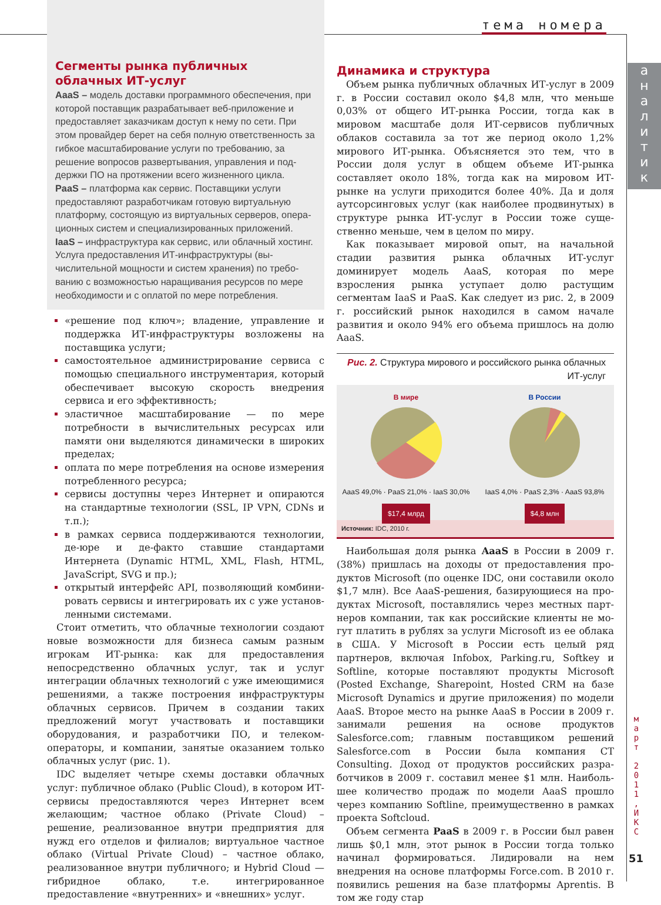тема номера
а
н
а
л
и
т
и
к
м
а
р
т
2
0
1
1
,
И
К
С
51
Сегменты рынка публичных облачных ИТ-услуг
AaaS – модель доставки программного обеспечения, при которой поставщик разрабатывает веб-приложение и предоставляет заказчикам доступ к нему по сети. При этом провайдер берет на себя полную ответственность за гибкое масштабирование услуги по требованию, за решение вопросов развертывания, управления и под­держки ПО на протяжении всего жизненного цикла.
PaaS – платформа как сервис. Поставщики услуги предоставляют разработчикам готовую виртуальную платформу, состоящую из виртуальных серверов, опера­ционных систем и специализированных приложений.
IaaS – инфраструктура как сервис, или облачный хостинг. Услуга предоставления ИТ-инфраструктуры (вы­числительной мощности и систем хранения) по требо­ванию с возможностью наращивания ресурсов по мере необходимости и с оплатой по мере потребления.
«решение под ключ»; владение, управление и под­держка ИТ-инфраструктуры возложены на постав­щика услуги;
самостоятельное администрирование сервиса с по­мощью специального инструментария, который обеспечивает высокую скорость внедрения сервиса и его эффективность;
эластичное масштабирование — по мере потребно­сти в вычислительных ресурсах или памяти они вы­деляются динамически в широких пределах;
оплата по мере потребления на основе измерения потребленного ресурса;
сервисы доступны через Интернет и опираются на стандартные технологии (SSL, IP VPN, CDNs и т.п.);
в рамках сервиса поддерживаются технологии, де-юре и де-факто ставшие стандартами Интернета (Dynamic HTML, XML, Flash, HTML, JavaScript, SVG и пр.);
открытый интерфейс API, позволяющий комбини­ровать сервисы и интегрировать их с уже установ­ленными системами.
Стоит отметить, что облачные технологии созда­ют новые возможности для бизнеса самым разным игрокам ИТ-рынка: как для предоставления непосред­ственно облачных услуг, так и услуг интеграции облач­ных технологий с уже имеющимися решениями, а так­же построения инфраструктуры облачных сервисов. Причем в создании таких предложений могут участво­вать и поставщики оборудования, и разработчики ПО, и телеком-операторы, и компании, занятые оказанием только облачных услуг (рис. 1).
IDC выделяет четыре схемы доставки облачных услуг: публичное облако (Public Cloud), в котором ИТ-сервисы предоставляются через Интернет всем желающим; частное облако (Private Cloud) – решение, реализован­ное внутри предприятия для нужд его отделов и филиа­лов; виртуальное частное облако (Virtual Private Cloud) – частное облако, реализованное внутри публичного; и Hybrid Cloud — гибридное облако, т.е. интегрированное предоставление «внутренних» и «внешних» услуг.
Динамика и структура
Объем рынка публичных облачных ИТ-услуг в 2009 г. в России составил около $4,8 млн, что меньше 0,03% от общего ИТ-рынка России, тогда как в мировом мас­штабе доля ИТ-сервисов публичных облаков составила за тот же период около 1,2% мирового ИТ-рынка. Объ­ясняется это тем, что в России доля услуг в общем объ­еме ИТ-рынка составляет около 18%, тогда как на ми­ровом ИТ-рынке на услуги приходится более 40%. Да и доля аутсорсинговых услуг (как наиболее продвину­тых) в структуре рынка ИТ-услуг в России тоже суще­ственно меньше, чем в целом по миру.
Как показывает мировой опыт, на начальной стадии развития рынка облачных ИТ-услуг доминирует мо­дель AaaS, которая по мере взросления рынка уступа­ет долю растущим сегментам IaaS и PaaS. Как следует из рис. 2, в 2009 г. российский рынок находился в самом начале развития и около 94% его объема пришлось на долю AaaS.
Рис. 2. Структура мирового и российского рынка облачных ИТ-услуг
В мире
AaaS 49,0% · PaaS 21,0% · IaaS 30,0%
$17,4 млрд
В России
IaaS 4,0% · PaaS 2,3% · AaaS 93,8%
$4,8 млн
Источник: IDC, 2010 г.
Наибольшая доля рынка AaaS в России в 2009 г. (38%) пришлась на доходы от предоставления про­дуктов Microsoft (по оценке IDC, они составили около $1,7 млн). Все AaaS-решения, базирующиеся на про­дуктах Microsoft, поставлялись через местных парт­неров компании, так как российские клиенты не мо­гут платить в рублях за услуги Microsoft из ее облака в США. У Microsoft в России есть целый ряд партнеров, включая Infobox, Parking.ru, Softkey и Softline, кото­рые поставляют продукты Microsoft (Posted Exchange, Sharepoint, Hosted CRM на базе Microsoft Dynamics и другие приложения) по модели AaaS. Второе место на рынке AaaS в России в 2009 г. занимали решения на основе продуктов Salesforce.com; главным поставщи­ком решений Salesforce.com в России была компания CT Consulting. Доход от продуктов российских разра­ботчиков в 2009 г. составил менее $1 млн. Наиболь­шее количество продаж по модели AaaS прошло через компанию Softline, преимущественно в рамках проек­та Softcloud.
Объем сегмента PaaS в 2009 г. в России был равен лишь $0,1 млн, этот рынок в России тогда только начи­нал формироваться. Лидировали на нем внедрения на основе платформы Force.com. В 2010 г. появились ре­шения на базе платформы Aprentis. В том же году стар­